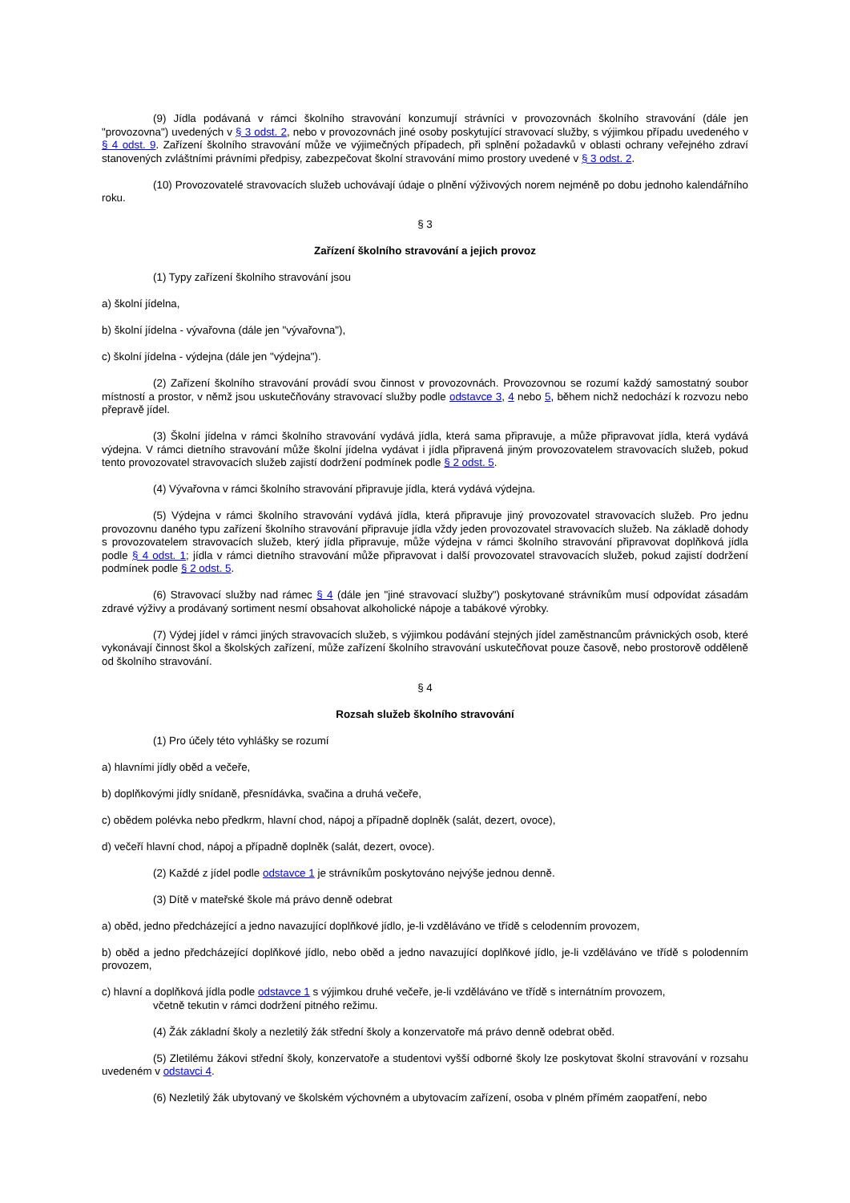(9) Jídla podávaná v rámci školního stravování konzumují strávníci v provozovnách školního stravování (dále jen "provozovna") uvedených v § 3 odst. 2, nebo v provozovnách jiné osoby poskytující stravovací služby, s výjimkou případu uvedeného v § 4 odst. 9. Zařízení školního stravování může ve výjimečných případech, při splnění požadavků v oblasti ochrany veřejného zdraví stanovených zvláštními právními předpisy, zabezpečovat školní stravování mimo prostory uvedené v § 3 odst. 2.
(10) Provozovatelé stravovacích služeb uchovávají údaje o plnění výživových norem nejméně po dobu jednoho kalendářního roku.
§ 3
Zařízení školního stravování a jejich provoz
(1) Typy zařízení školního stravování jsou
a) školní jídelna,
b) školní jídelna - vývařovna (dále jen "vývařovna"),
c) školní jídelna - výdejna (dále jen "výdejna").
(2) Zařízení školního stravování provádí svou činnost v provozovnách. Provozovnou se rozumí každý samostatný soubor místností a prostor, v němž jsou uskutečňovány stravovací služby podle odstavce 3, 4 nebo 5, během nichž nedochází k rozvozu nebo přepravě jídel.
(3) Školní jídelna v rámci školního stravování vydává jídla, která sama připravuje, a může připravovat jídla, která vydává výdejna. V rámci dietního stravování může školní jídelna vydávat i jídla připravená jiným provozovatelem stravovacích služeb, pokud tento provozovatel stravovacích služeb zajistí dodržení podmínek podle § 2 odst. 5.
(4) Vývařovna v rámci školního stravování připravuje jídla, která vydává výdejna.
(5) Výdejna v rámci školního stravování vydává jídla, která připravuje jiný provozovatel stravovacích služeb. Pro jednu provozovnu daného typu zařízení školního stravování připravuje jídla vždy jeden provozovatel stravovacích služeb. Na základě dohody s provozovatelem stravovacích služeb, který jídla připravuje, může výdejna v rámci školního stravování připravovat doplňková jídla podle § 4 odst. 1; jídla v rámci dietního stravování může připravovat i další provozovatel stravovacích služeb, pokud zajistí dodržení podmínek podle § 2 odst. 5.
(6) Stravovací služby nad rámec § 4 (dále jen "jiné stravovací služby") poskytované strávníkům musí odpovídat zásadám zdravé výživy a prodávaný sortiment nesmí obsahovat alkoholické nápoje a tabákové výrobky.
(7) Výdej jídel v rámci jiných stravovacích služeb, s výjimkou podávání stejných jídel zaměstnancům právnických osob, které vykonávají činnost škol a školských zařízení, může zařízení školního stravování uskutečňovat pouze časově, nebo prostorově odděleně od školního stravování.
§ 4
Rozsah služeb školního stravování
(1) Pro účely této vyhlášky se rozumí
a) hlavními jídly oběd a večeře,
b) doplňkovými jídly snídaně, přesnídávka, svačina a druhá večeře,
c) obědem polévka nebo předkrm, hlavní chod, nápoj a případně doplněk (salát, dezert, ovoce),
d) večeří hlavní chod, nápoj a případně doplněk (salát, dezert, ovoce).
(2) Každé z jídel podle odstavce 1 je strávníkům poskytováno nejvýše jednou denně.
(3) Dítě v mateřské škole má právo denně odebrat
a) oběd, jedno předcházející a jedno navazující doplňkové jídlo, je-li vzděláváno ve třídě s celodenním provozem,
b) oběd a jedno předcházející doplňkové jídlo, nebo oběd a jedno navazující doplňkové jídlo, je-li vzděláváno ve třídě s polodenním provozem,
c) hlavní a doplňková jídla podle odstavce 1 s výjimkou druhé večeře, je-li vzděláváno ve třídě s internátním provozem,
včetně tekutin v rámci dodržení pitného režimu.
(4) Žák základní školy a nezletilý žák střední školy a konzervatoře má právo denně odebrat oběd.
(5) Zletilému žákovi střední školy, konzervatoře a studentovi vyšší odborné školy lze poskytovat školní stravování v rozsahu uvedeném v odstavci 4.
(6) Nezletilý žák ubytovaný ve školském výchovném a ubytovacím zařízení, osoba v plném přímém zaopatření, nebo